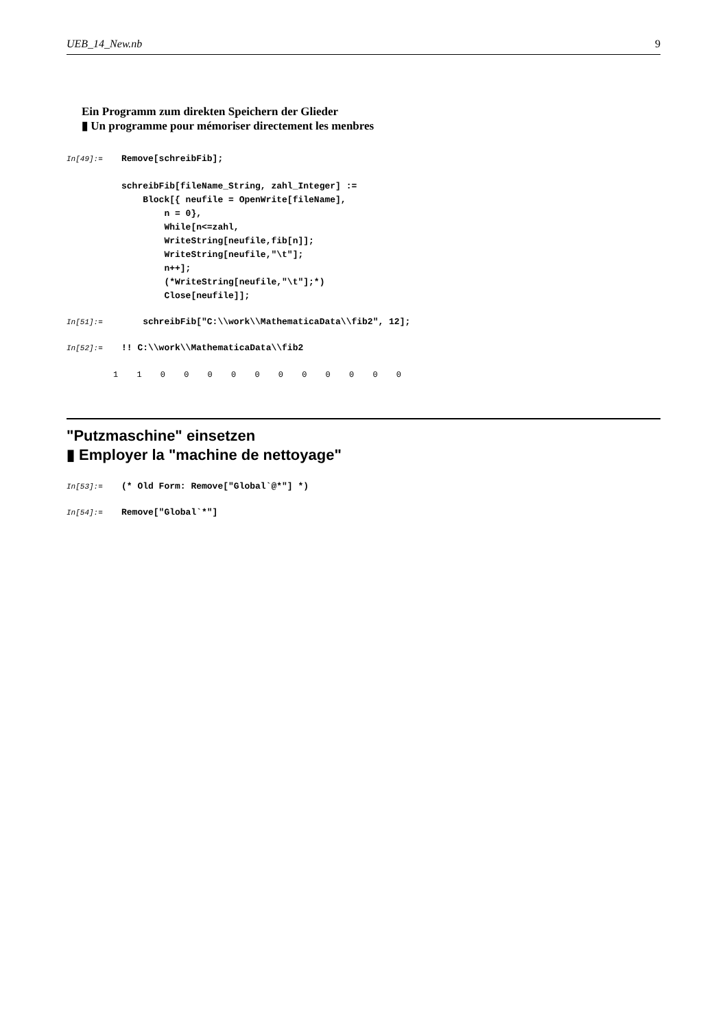UEB_14_New.nb 9
Ein Programm zum direkten Speichern der Glieder
▮ Un programme pour mémoriser directement les menbres
In[49]:=
Remove[schreibFib];

schreibFib[fileName_String, zahl_Integer] :=
    Block[{ neufile = OpenWrite[fileName],
        n = 0},
        While[n<=zahl,
        WriteString[neufile,fib[n]];
        WriteString[neufile,"\t"];
        n++];
        (*WriteString[neufile,"\t"];*)
        Close[neufile]];
In[51]:=
    schreibFib["C:\\work\\MathematicaData\\fib2", 12];
In[52]:=
!! C:\\work\\MathematicaData\\fib2
1 1 0 0 0 0 0 0 0 0 0 0 0
"Putzmaschine" einsetzen
▮ Employer la "machine de nettoyage"
In[53]:=
(* Old Form: Remove["Global`@*"] *)
In[54]:=
Remove["Global`*"]